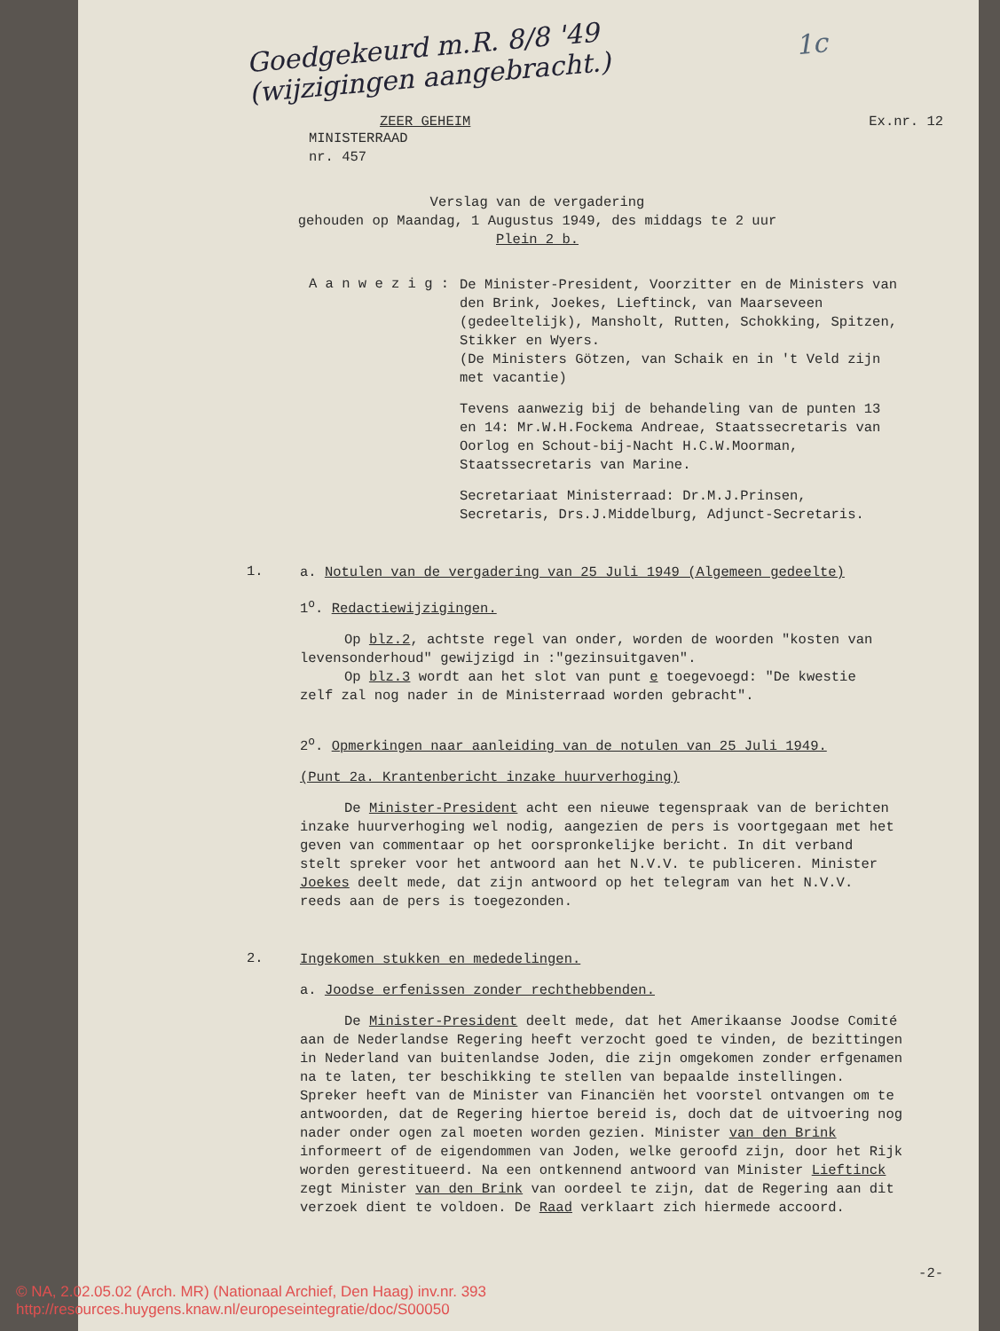Goedgekeurd m.R. 8/8 '49
(wijzigingen aangebracht.) 1c
ZEER GEHEIM Ex.nr. 12
MINISTERRAAD
nr. 457
Verslag van de vergadering
gehouden op Maandag, 1 Augustus 1949, des middags te 2 uur
Plein 2 b.
A a n w e z i g :
De Minister-President, Voorzitter en de Ministers van den Brink, Joekes, Lieftinck, van Maarseveen (gedeeltelijk), Mansholt, Rutten, Schokking, Spitzen, Stikker en Wyers.
(De Ministers Götzen, van Schaik en in 't Veld zijn met vacantie)
Tevens aanwezig bij de behandeling van de punten 13 en 14: Mr.W.H.Fockema Andreae, Staatssecretaris van Oorlog en Schout-bij-Nacht H.C.W.Moorman, Staatssecretaris van Marine.
Secretariaat Ministerraad: Dr.M.J.Prinsen, Secretaris, Drs.J.Middelburg, Adjunct-Secretaris.
1.
a. Notulen van de vergadering van 25 Juli 1949 (Algemeen gedeelte)
1<sup>o</sup>. Redactiewijzigingen.
Op blz.2, achtste regel van onder, worden de woorden "kosten van levensonderhoud" gewijzigd in :"gezinsuitgaven".
Op blz.3 wordt aan het slot van punt e toegevoegd: "De kwestie zelf zal nog nader in de Ministerraad worden gebracht".
2<sup>o</sup>. Opmerkingen naar aanleiding van de notulen van 25 Juli 1949.
(Punt 2a. Krantenbericht inzake huurverhoging)
De Minister-President acht een nieuwe tegenspraak van de berichten inzake huurverhoging wel nodig, aangezien de pers is voortgegaan met het geven van commentaar op het oorspronkelijke bericht. In dit verband stelt spreker voor het antwoord aan het N.V.V. te publiceren. Minister Joekes deelt mede, dat zijn antwoord op het telegram van het N.V.V. reeds aan de pers is toegezonden.
2.
Ingekomen stukken en mededelingen.
a. Joodse erfenissen zonder rechthebbenden.
De Minister-President deelt mede, dat het Amerikaanse Joodse Comité aan de Nederlandse Regering heeft verzocht goed te vinden, de bezittingen in Nederland van buitenlandse Joden, die zijn omgekomen zonder erfgenamen na te laten, ter beschikking te stellen van bepaalde instellingen. Spreker heeft van de Minister van Financiën het voorstel ontvangen om te antwoorden, dat de Regering hiertoe bereid is, doch dat de uitvoering nog nader onder ogen zal moeten worden gezien. Minister van den Brink informeert of de eigendommen van Joden, welke geroofd zijn, door het Rijk worden gerestitueerd. Na een ontkennend antwoord van Minister Lieftinck zegt Minister van den Brink van oordeel te zijn, dat de Regering aan dit verzoek dient te voldoen. De Raad verklaart zich hiermede accoord.
-2-
© NA, 2.02.05.02 (Arch. MR) (Nationaal Archief, Den Haag) inv.nr. 393
http://resources.huygens.knaw.nl/europeseintegratie/doc/S00050